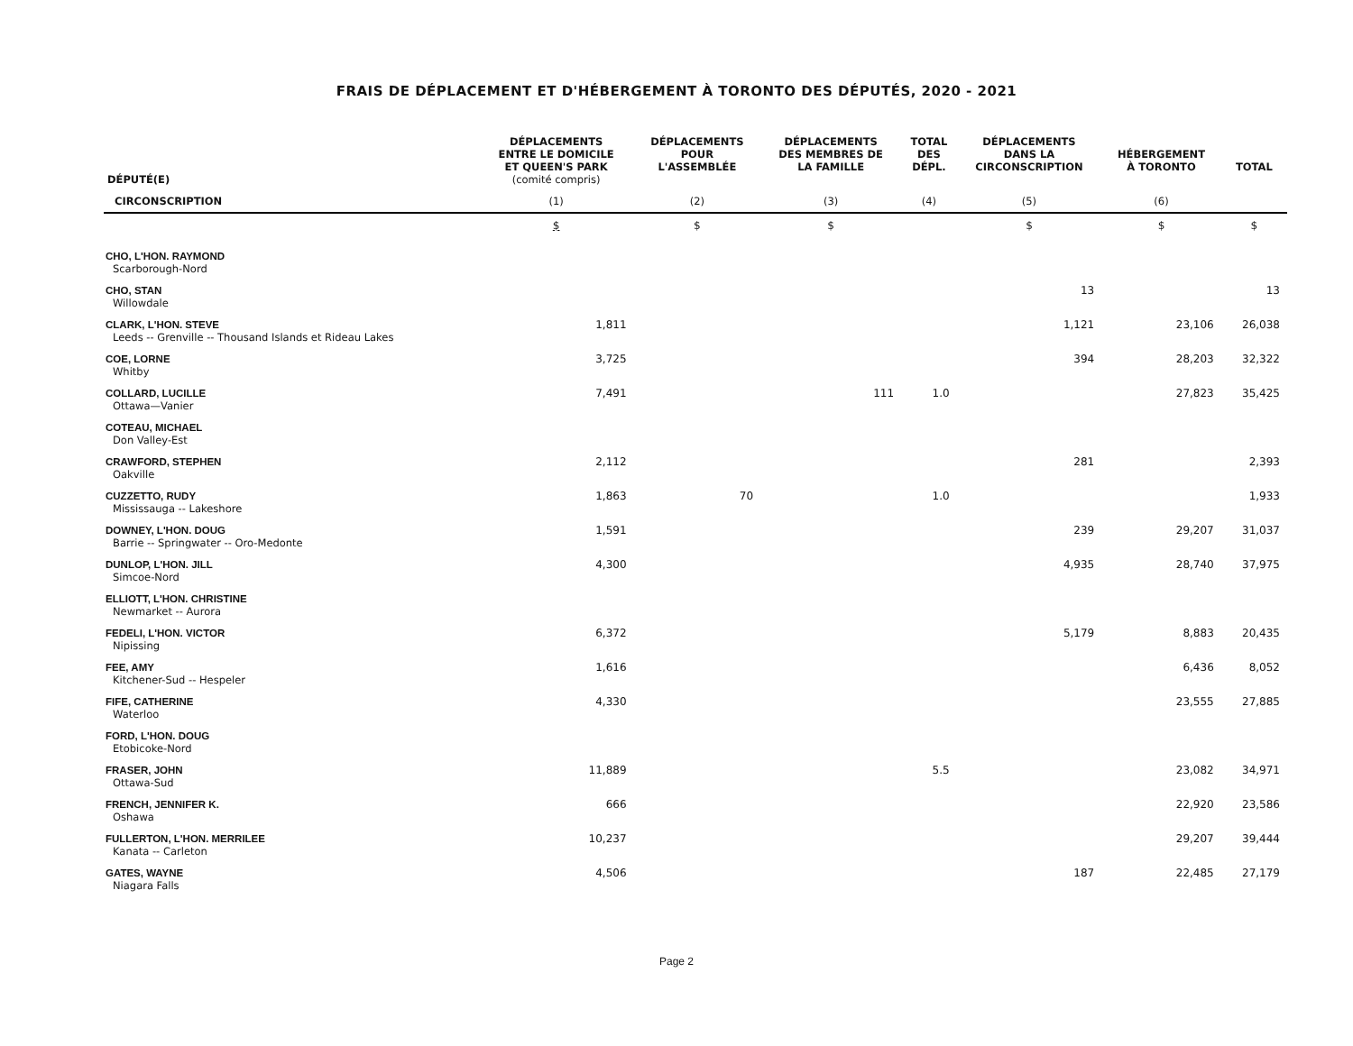FRAIS DE DÉPLACEMENT ET D'HÉBERGEMENT À TORONTO DES DÉPUTÉS, 2020 - 2021
| DÉPUTÉ(E) | DÉPLACEMENTS ENTRE LE DOMICILE ET QUEEN'S PARK (comité compris) | DÉPLACEMENTS POUR L'ASSEMBLÉE | DÉPLACEMENTS DES MEMBRES DE LA FAMILLE | TOTAL DES DÉPL. | DÉPLACEMENTS DANS LA CIRCONSCRIPTION | HÉBERGEMENT À TORONTO | TOTAL |
| --- | --- | --- | --- | --- | --- | --- | --- |
| CIRCONSCRIPTION | (1) | (2) | (3) | (4) | (5) | (6) | |
| | $ | $ | $ | | $ | $ | $ |
| CHO, L'HON. RAYMOND Scarborough-Nord | | | | | | | |
| CHO, STAN Willowdale | | | | | 13 | | 13 |
| CLARK, L'HON. STEVE Leeds -- Grenville -- Thousand Islands et Rideau Lakes | 1,811 | | | | 1,121 | 23,106 | 26,038 |
| COE, LORNE Whitby | 3,725 | | | | 394 | 28,203 | 32,322 |
| COLLARD, LUCILLE Ottawa—Vanier | 7,491 | | 111 | 1.0 | | 27,823 | 35,425 |
| COTEAU, MICHAEL Don Valley-Est | | | | | | | |
| CRAWFORD, STEPHEN Oakville | 2,112 | | | | 281 | | 2,393 |
| CUZZETTO, RUDY Mississauga -- Lakeshore | 1,863 | 70 | | 1.0 | | | 1,933 |
| DOWNEY, L'HON. DOUG Barrie -- Springwater -- Oro-Medonte | 1,591 | | | | 239 | 29,207 | 31,037 |
| DUNLOP, L'HON. JILL Simcoe-Nord | 4,300 | | | | 4,935 | 28,740 | 37,975 |
| ELLIOTT, L'HON. CHRISTINE Newmarket -- Aurora | | | | | | | |
| FEDELI, L'HON. VICTOR Nipissing | 6,372 | | | | 5,179 | 8,883 | 20,435 |
| FEE, AMY Kitchener-Sud -- Hespeler | 1,616 | | | | | 6,436 | 8,052 |
| FIFE, CATHERINE Waterloo | 4,330 | | | | | 23,555 | 27,885 |
| FORD, L'HON. DOUG Etobicoke-Nord | | | | | | | |
| FRASER, JOHN Ottawa-Sud | 11,889 | | | 5.5 | | 23,082 | 34,971 |
| FRENCH, JENNIFER K. Oshawa | 666 | | | | | 22,920 | 23,586 |
| FULLERTON, L'HON. MERRILEE Kanata -- Carleton | 10,237 | | | | | 29,207 | 39,444 |
| GATES, WAYNE Niagara Falls | 4,506 | | | | 187 | 22,485 | 27,179 |
Page 2